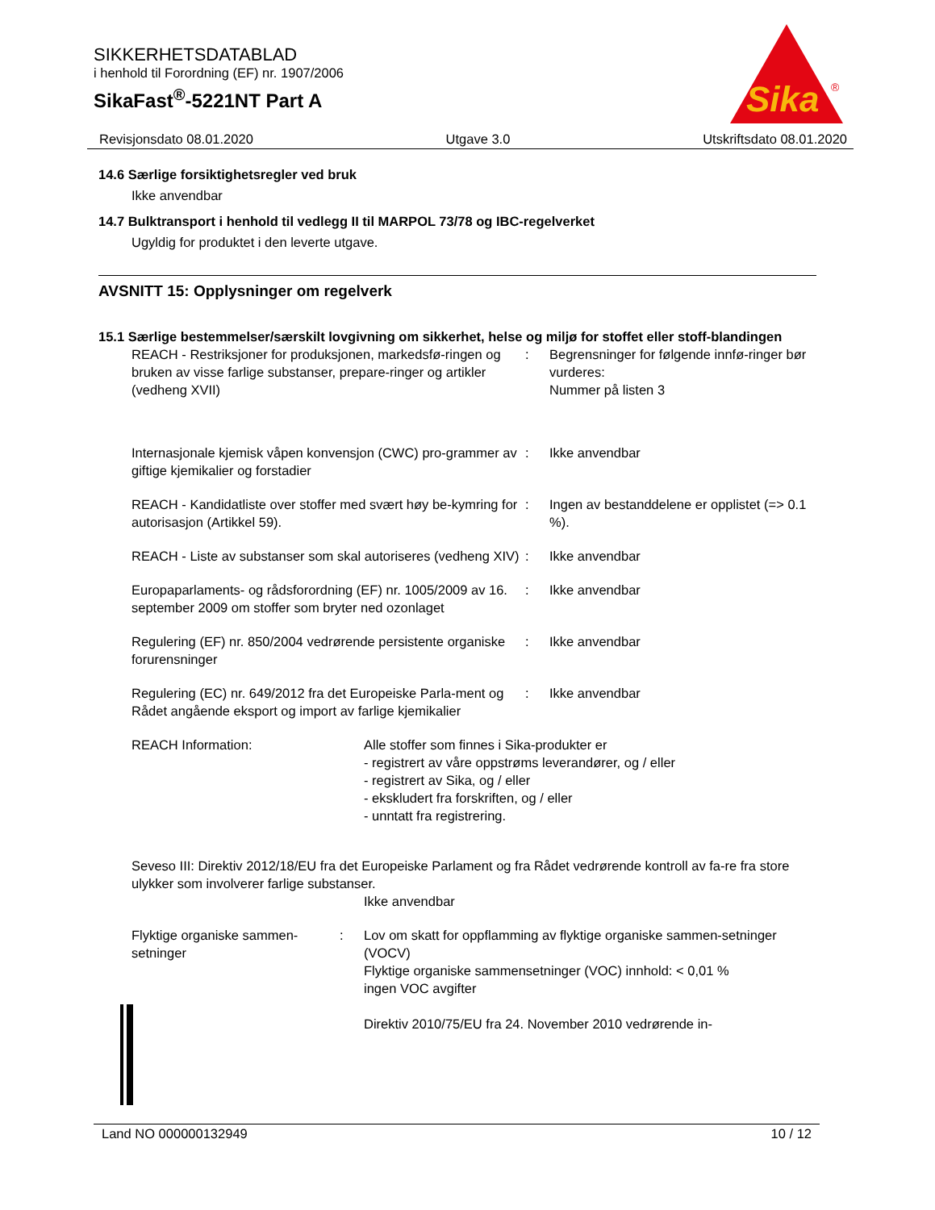SIKKERHETSDATABLAD
i henhold til Forordning (EF) nr. 1907/2006
SikaFast<sup>®</sup>-5221NT Part A
Sika
®
Revisjonsdato 08.01.2020 Utgave 3.0 Utskriftsdato 08.01.2020
14.6 Særlige forsiktighetsregler ved bruk
Ikke anvendbar
14.7 Bulktransport i henhold til vedlegg II til MARPOL 73/78 og IBC-regelverket
Ugyldig for produktet i den leverte utgave.
AVSNITT 15: Opplysninger om regelverk
15.1 Særlige bestemmelser/særskilt lovgivning om sikkerhet, helse og miljø for stoffet eller stoff-blandingen
REACH - Restriksjoner for produksjonen, markedsfø-ringen og bruken av visse farlige substanser, prepare-ringer og artikler (vedheng XVII)
: Begrensninger for følgende innfø-ringer bør vurderes:
Nummer på listen 3
Internasjonale kjemisk våpen konvensjon (CWC) pro-grammer av giftige kjemikalier og forstadier
: Ikke anvendbar
REACH - Kandidatliste over stoffer med svært høy be-kymring for autorisasjon (Artikkel 59).
: Ingen av bestanddelene er opplistet (=> 0.1 %).
REACH - Liste av substanser som skal autoriseres (vedheng XIV)
: Ikke anvendbar
Europaparlaments- og rådsforordning (EF) nr. 1005/2009 av 16. september 2009 om stoffer som bryter ned ozonlaget
: Ikke anvendbar
Regulering (EF) nr. 850/2004 vedrørende persistente organiske forurensninger
: Ikke anvendbar
Regulering (EC) nr. 649/2012 fra det Europeiske Parla-ment og Rådet angående eksport og import av farlige kjemikalier
: Ikke anvendbar
REACH Information: Alle stoffer som finnes i Sika-produkter er
- registrert av våre oppstrøms leverandører, og / eller
- registrert av Sika, og / eller
- ekskludert fra forskriften, og / eller
- unntatt fra registrering.
Seveso III: Direktiv 2012/18/EU fra det Europeiske Parlament og fra Rådet vedrørende kontroll av fa-re fra store ulykker som involverer farlige substanser.
Ikke anvendbar
Flyktige organiske sammen-setninger
: Lov om skatt for oppflamming av flyktige organiske sammen-setninger (VOCV)
Flyktige organiske sammensetninger (VOC) innhold: < 0,01 %
ingen VOC avgifter
Direktiv 2010/75/EU fra 24. November 2010 vedrørende in-
Land NO 000000132949 10 / 12